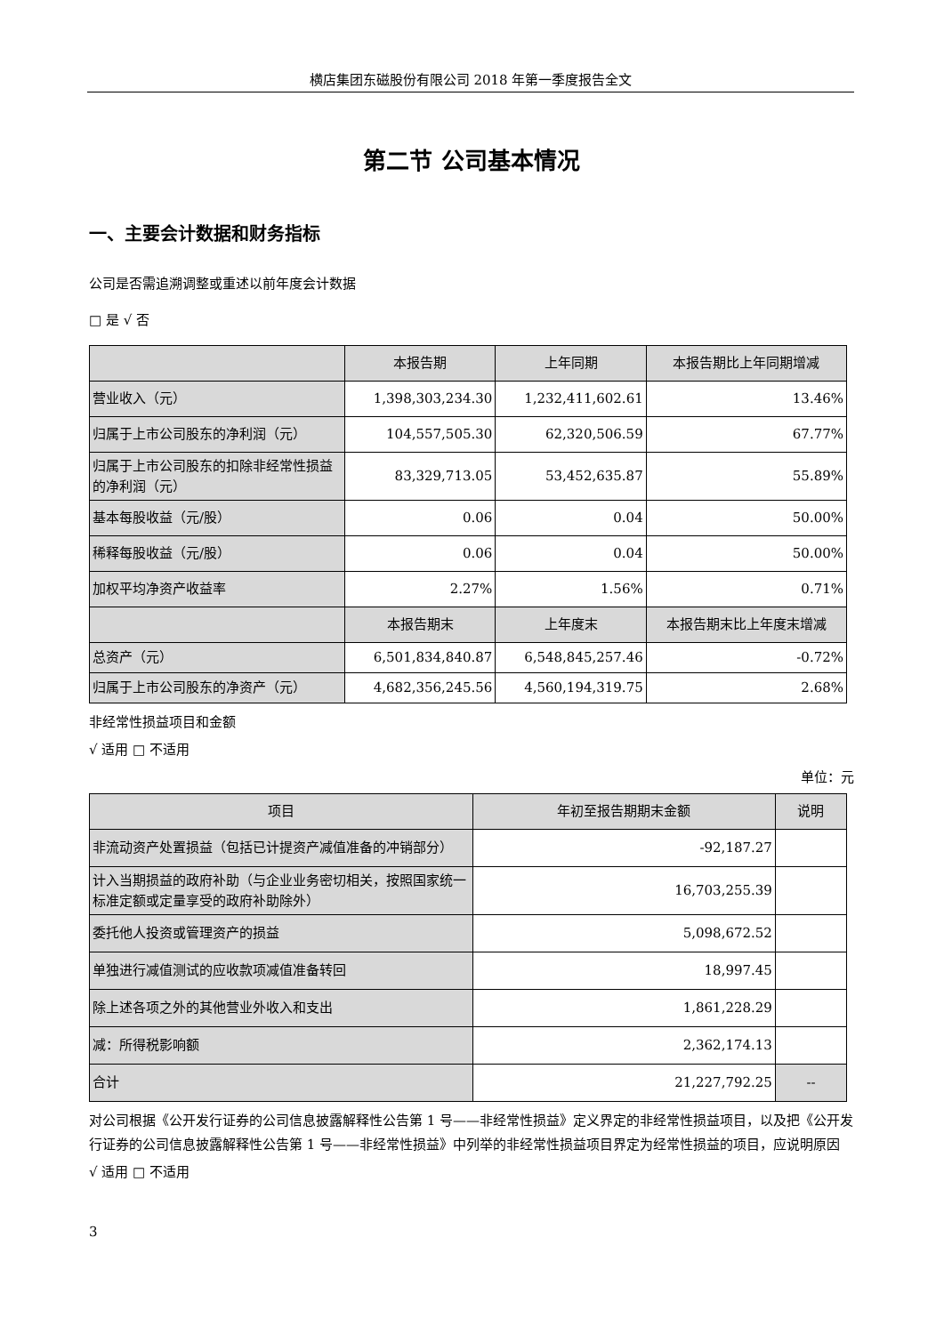横店集团东磁股份有限公司 2018 年第一季度报告全文
第二节 公司基本情况
一、主要会计数据和财务指标
公司是否需追溯调整或重述以前年度会计数据
□ 是 √ 否
| | 本报告期 | 上年同期 | 本报告期比上年同期增减 |
| --- | --- | --- | --- |
| 营业收入（元） | 1,398,303,234.30 | 1,232,411,602.61 | 13.46% |
| 归属于上市公司股东的净利润（元） | 104,557,505.30 | 62,320,506.59 | 67.77% |
| 归属于上市公司股东的扣除非经常性损益的净利润（元） | 83,329,713.05 | 53,452,635.87 | 55.89% |
| 基本每股收益（元/股） | 0.06 | 0.04 | 50.00% |
| 稀释每股收益（元/股） | 0.06 | 0.04 | 50.00% |
| 加权平均净资产收益率 | 2.27% | 1.56% | 0.71% |
| | 本报告期末 | 上年度末 | 本报告期末比上年度末增减 |
| 总资产（元） | 6,501,834,840.87 | 6,548,845,257.46 | -0.72% |
| 归属于上市公司股东的净资产（元） | 4,682,356,245.56 | 4,560,194,319.75 | 2.68% |
非经常性损益项目和金额
√ 适用 □ 不适用
单位：元
| 项目 | 年初至报告期期末金额 | 说明 |
| --- | --- | --- |
| 非流动资产处置损益（包括已计提资产减值准备的冲销部分） | -92,187.27 | |
| 计入当期损益的政府补助（与企业业务密切相关，按照国家统一标准定额或定量享受的政府补助除外） | 16,703,255.39 | |
| 委托他人投资或管理资产的损益 | 5,098,672.52 | |
| 单独进行减值测试的应收款项减值准备转回 | 18,997.45 | |
| 除上述各项之外的其他营业外收入和支出 | 1,861,228.29 | |
| 减：所得税影响额 | 2,362,174.13 | |
| 合计 | 21,227,792.25 | -- |
对公司根据《公开发行证券的公司信息披露解释性公告第 1 号——非经常性损益》定义界定的非经常性损益项目，以及把《公开发行证券的公司信息披露解释性公告第 1 号——非经常性损益》中列举的非经常性损益项目界定为经常性损益的项目，应说明原因
√ 适用 □ 不适用
3